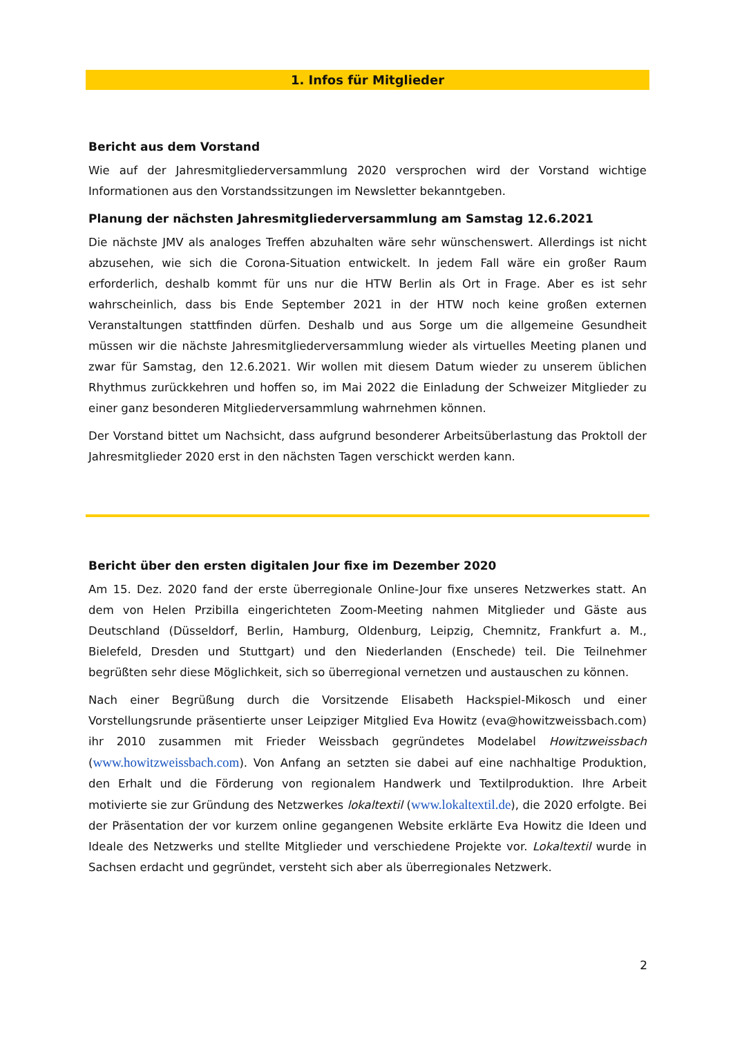1. Infos für Mitglieder
Bericht aus dem Vorstand
Wie auf der Jahresmitgliederversammlung 2020 versprochen wird der Vorstand wichtige Informationen aus den Vorstandssitzungen im Newsletter bekanntgeben.
Planung der nächsten Jahresmitgliederversammlung am Samstag 12.6.2021
Die nächste JMV als analoges Treffen abzuhalten wäre sehr wünschenswert. Allerdings ist nicht abzusehen, wie sich die Corona-Situation entwickelt. In jedem Fall wäre ein großer Raum erforderlich, deshalb kommt für uns nur die HTW Berlin als Ort in Frage. Aber es ist sehr wahrscheinlich, dass bis Ende September 2021 in der HTW noch keine großen externen Veranstaltungen stattfinden dürfen. Deshalb und aus Sorge um die allgemeine Gesundheit müssen wir die nächste Jahresmitgliederversammlung wieder als virtuelles Meeting planen und zwar für Samstag, den 12.6.2021. Wir wollen mit diesem Datum wieder zu unserem üblichen Rhythmus zurückkehren und hoffen so, im Mai 2022 die Einladung der Schweizer Mitglieder zu einer ganz besonderen Mitgliederversammlung wahrnehmen können.
Der Vorstand bittet um Nachsicht, dass aufgrund besonderer Arbeitsüberlastung das Proktoll der Jahresmitglieder 2020 erst in den nächsten Tagen verschickt werden kann.
Bericht über den ersten digitalen Jour fixe im Dezember 2020
Am 15. Dez. 2020 fand der erste überregionale Online-Jour fixe unseres Netzwerkes statt. An dem von Helen Przibilla eingerichteten Zoom-Meeting nahmen Mitglieder und Gäste aus Deutschland (Düsseldorf, Berlin, Hamburg, Oldenburg, Leipzig, Chemnitz, Frankfurt a. M., Bielefeld, Dresden und Stuttgart) und den Niederlanden (Enschede) teil. Die Teilnehmer begrüßten sehr diese Möglichkeit, sich so überregional vernetzen und austauschen zu können.
Nach einer Begrüßung durch die Vorsitzende Elisabeth Hackspiel-Mikosch und einer Vorstellungsrunde präsentierte unser Leipziger Mitglied Eva Howitz (eva@howitzweissbach.com) ihr 2010 zusammen mit Frieder Weissbach gegründetes Modelabel Howitzweissbach (www.howitzweissbach.com). Von Anfang an setzten sie dabei auf eine nachhaltige Produktion, den Erhalt und die Förderung von regionalem Handwerk und Textilproduktion. Ihre Arbeit motivierte sie zur Gründung des Netzwerkes lokaltextil (www.lokaltextil.de), die 2020 erfolgte. Bei der Präsentation der vor kurzem online gegangenen Website erklärte Eva Howitz die Ideen und Ideale des Netzwerks und stellte Mitglieder und verschiedene Projekte vor. Lokaltextil wurde in Sachsen erdacht und gegründet, versteht sich aber als überregionales Netzwerk.
2